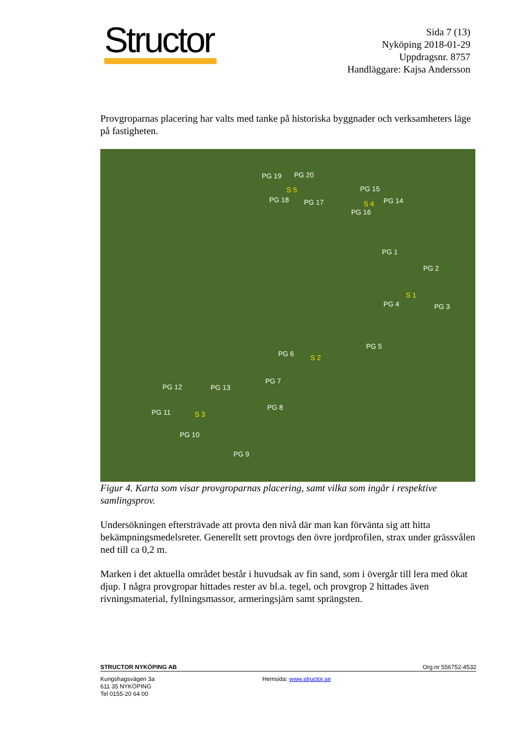Structor
Sida 7 (13)
Nyköping 2018-01-29
Uppdragsnr. 8757
Handläggare: Kajsa Andersson
Provgroparnas placering har valts med tanke på historiska byggnader och verksamheters läge på fastigheten.
PG 19 PG 20
S 5
PG 18 PG 17
PG 15
S 4 PG 14
PG 16
PG 1
PG 2
S 1
PG 4 PG 3
PG 5
PG 6 S 2
PG 7
PG 8
PG 12 PG 13
PG 11 S 3
PG 10
PG 9
Figur 4. Karta som visar provgroparnas placering, samt vilka som ingår i respektive samlingsprov.
Undersökningen eftersträvade att provta den nivå där man kan förvänta sig att hitta bekämpningsmedelsreter. Generellt sett provtogs den övre jordprofilen, strax under grässvålen ned till ca 0,2 m.
Marken i det aktuella området består i huvudsak av fin sand, som i övergår till lera med ökat djup. I några provgropar hittades rester av bl.a. tegel, och provgrop 2 hittades även rivningsmaterial, fyllningsmassor, armeringsjärn samt sprängsten.
STRUCTOR NYKÖPING AB Org.nr 556752-4532
Kungshagsvägen 3a
611 35 NYKÖPING
Tel 0155-20 64 00
Hemsida: www.structor.se